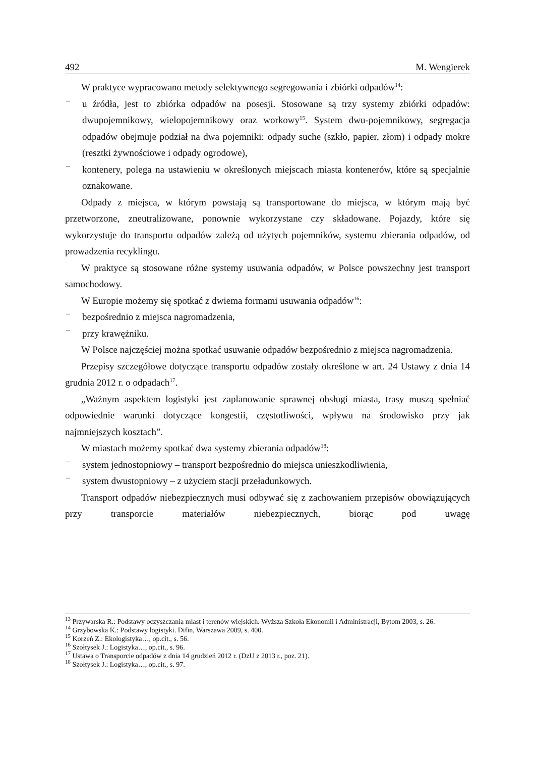492 M. Wengierek
W praktyce wypracowano metody selektywnego segregowania i zbiórki odpadów<sup>14</sup>:
– u źródła, jest to zbiórka odpadów na posesji. Stosowane są trzy systemy zbiórki odpadów: dwupojemnikowy, wielopojemnikowy oraz workowy<sup>15</sup>. System dwu-pojemnikowy, segregacja odpadów obejmuje podział na dwa pojemniki: odpady suche (szkło, papier, złom) i odpady mokre (resztki żywnościowe i odpady ogrodowe),
– kontenery, polega na ustawieniu w określonych miejscach miasta kontenerów, które są specjalnie oznakowane.
Odpady z miejsca, w którym powstają są transportowane do miejsca, w którym mają być przetworzone, zneutralizowane, ponownie wykorzystane czy składowane. Pojazdy, które się wykorzystuje do transportu odpadów zależą od użytych pojemników, systemu zbierania odpadów, od prowadzenia recyklingu.
W praktyce są stosowane różne systemy usuwania odpadów, w Polsce powszechny jest transport samochodowy.
W Europie możemy się spotkać z dwiema formami usuwania odpadów<sup>16</sup>:
– bezpośrednio z miejsca nagromadzenia,
– przy krawężniku.
W Polsce najczęściej można spotkać usuwanie odpadów bezpośrednio z miejsca nagromadzenia.
Przepisy szczegółowe dotyczące transportu odpadów zostały określone w art. 24 Ustawy z dnia 14 grudnia 2012 r. o odpadach<sup>17</sup>.
„Ważnym aspektem logistyki jest zaplanowanie sprawnej obsługi miasta, trasy muszą spełniać odpowiednie warunki dotyczące kongestii, częstotliwości, wpływu na środowisko przy jak najmniejszych kosztach”.
W miastach możemy spotkać dwa systemy zbierania odpadów<sup>18</sup>:
– system jednostopniowy – transport bezpośrednio do miejsca unieszkodliwienia,
– system dwustopniowy – z użyciem stacji przeładunkowych.
Transport odpadów niebezpiecznych musi odbywać się z zachowaniem przepisów obowiązujących przy transporcie materiałów niebezpiecznych, biorąc pod uwagę
<sup>13</sup> Przywarska R.: Podstawy oczyszczania miast i terenów wiejskich. Wyższa Szkoła Ekonomii i Administracji, Bytom 2003, s. 26.
<sup>14</sup> Grzybowska K.: Podstawy logistyki. Difin, Warszawa 2009, s. 400.
<sup>15</sup> Korzeń Z.: Ekologistyka…, op.cit., s. 56.
<sup>16</sup> Szołtysek J.: Logistyka…, op.cit., s. 96.
<sup>17</sup> Ustawa o Transporcie odpadów z dnia 14 grudzień 2012 r. (DzU z 2013 r., poz. 21).
<sup>18</sup> Szołtysek J.: Logistyka…, op.cit., s. 97.